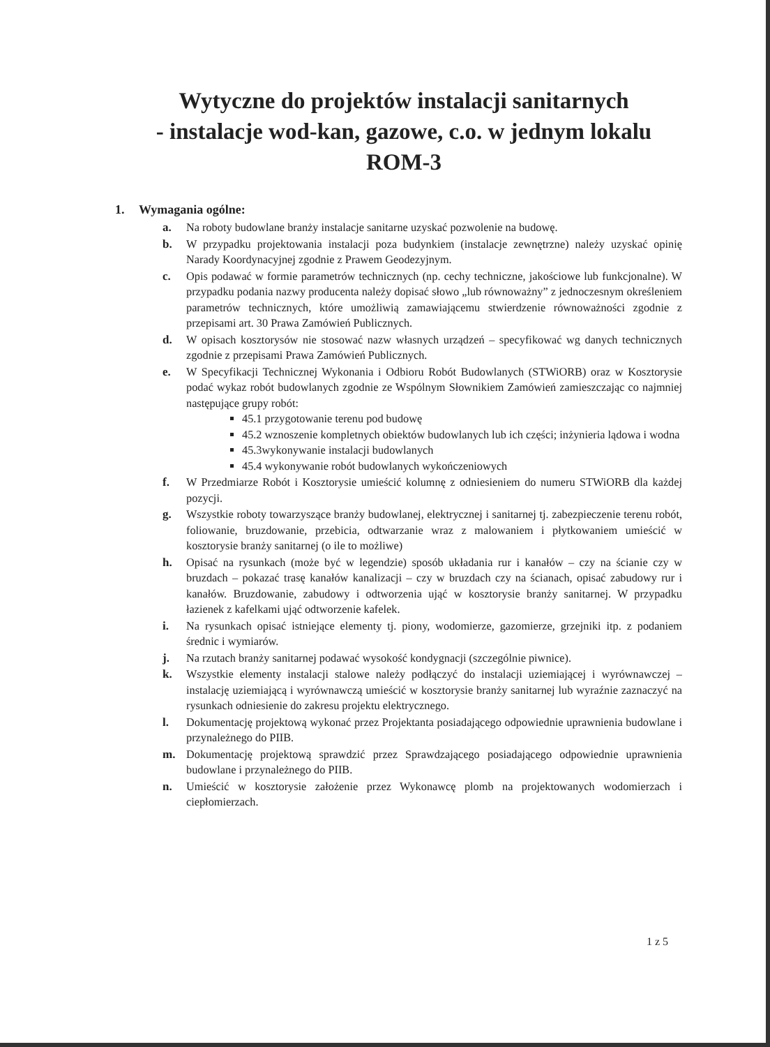Wytyczne do projektów instalacji sanitarnych
- instalacje wod-kan, gazowe, c.o. w jednym lokalu
ROM-3
1. Wymagania ogólne:
a. Na roboty budowlane branży instalacje sanitarne uzyskać pozwolenie na budowę.
b. W przypadku projektowania instalacji poza budynkiem (instalacje zewnętrzne) należy uzyskać opinię Narady Koordynacyjnej zgodnie z Prawem Geodezyjnym.
c. Opis podawać w formie parametrów technicznych (np. cechy techniczne, jakościowe lub funkcjonalne). W przypadku podania nazwy producenta należy dopisać słowo „lub równoważny” z jednoczesnym określeniem parametrów technicznych, które umożliwią zamawiającemu stwierdzenie równoważności zgodnie z przepisami art. 30 Prawa Zamówień Publicznych.
d. W opisach kosztorysów nie stosować nazw własnych urządzeń – specyfikować wg danych technicznych zgodnie z przepisami Prawa Zamówień Publicznych.
e. W Specyfikacji Technicznej Wykonania i Odbioru Robót Budowlanych (STWiORB) oraz w Kosztorysie podać wykaz robót budowlanych zgodnie ze Wspólnym Słownikiem Zamówień zamieszczając co najmniej następujące grupy robót:
45.1 przygotowanie terenu pod budowę
45.2 wznoszenie kompletnych obiektów budowlanych lub ich części; inżynieria lądowa i wodna
45.3wykonywanie instalacji budowlanych
45.4 wykonywanie robót budowlanych wykończeniowych
f. W Przedmiarze Robót i Kosztorysie umieścić kolumnę z odniesieniem do numeru STWiORB dla każdej pozycji.
g. Wszystkie roboty towarzyszące branży budowlanej, elektrycznej i sanitarnej tj. zabezpieczenie terenu robót, foliowanie, bruzdowanie, przebicia, odtwarzanie wraz z malowaniem i płytkowaniem umieścić w kosztorysie branży sanitarnej (o ile to możliwe)
h. Opisać na rysunkach (może być w legendzie) sposób układania rur i kanałów – czy na ścianie czy w bruzdach – pokazać trasę kanałów kanalizacji – czy w bruzdach czy na ścianach, opisać zabudowy rur i kanałów. Bruzdowanie, zabudowy i odtworzenia ująć w kosztorysie branży sanitarnej. W przypadku łazienek z kafelkami ująć odtworzenie kafelek.
i. Na rysunkach opisać istniejące elementy tj. piony, wodomierze, gazomierze, grzejniki itp. z podaniem średnic i wymiarów.
j. Na rzutach branży sanitarnej podawać wysokość kondygnacji (szczególnie piwnice).
k. Wszystkie elementy instalacji stalowe należy podłączyć do instalacji uziemiającej i wyrównawczej – instalację uziemiającą i wyrównawczą umieścić w kosztorysie branży sanitarnej lub wyraźnie zaznaczyć na rysunkach odniesienie do zakresu projektu elektrycznego.
l. Dokumentację projektową wykonać przez Projektanta posiadającego odpowiednie uprawnienia budowlane i przynależnego do PIIB.
m. Dokumentację projektową sprawdzić przez Sprawdzającego posiadającego odpowiednie uprawnienia budowlane i przynależnego do PIIB.
n. Umieścić w kosztorysie założenie przez Wykonawcę plomb na projektowanych wodomierzach i ciepłomierzach.
1 z 5